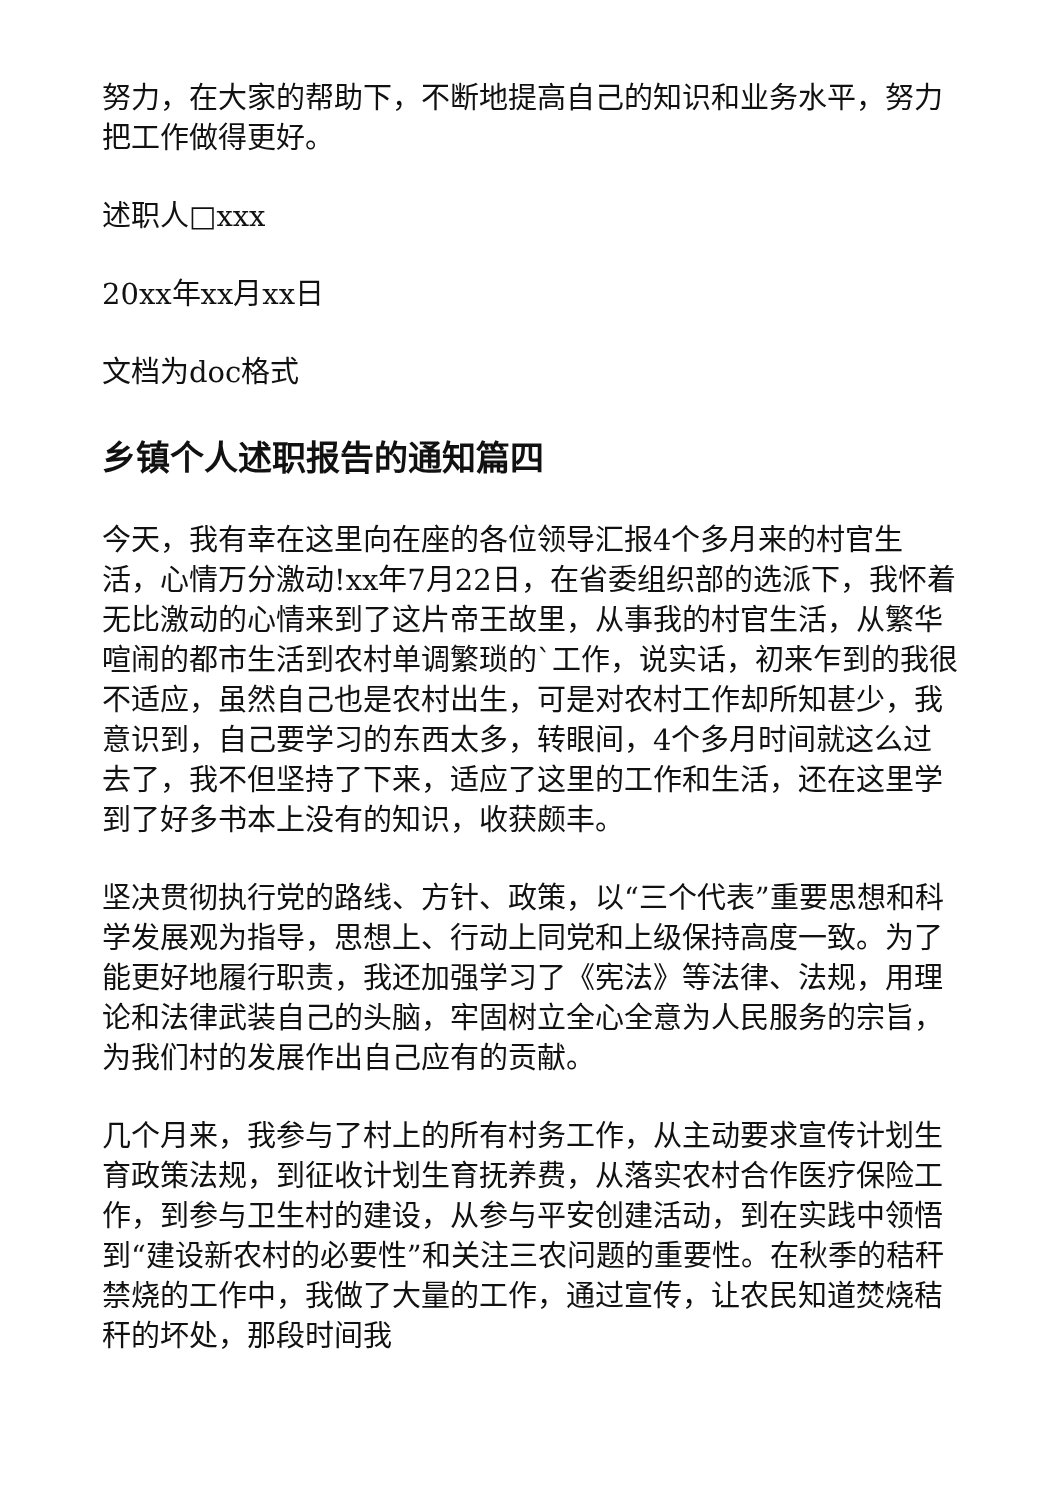努力，在大家的帮助下，不断地提高自己的知识和业务水平，努力把工作做得更好。
述职人□xxx
20xx年xx月xx日
文档为doc格式
乡镇个人述职报告的通知篇四
今天，我有幸在这里向在座的各位领导汇报4个多月来的村官生活，心情万分激动!xx年7月22日，在省委组织部的选派下，我怀着无比激动的心情来到了这片帝王故里，从事我的村官生活，从繁华喧闹的都市生活到农村单调繁琐的`工作，说实话，初来乍到的我很不适应，虽然自己也是农村出生，可是对农村工作却所知甚少，我意识到，自己要学习的东西太多，转眼间，4个多月时间就这么过去了，我不但坚持了下来，适应了这里的工作和生活，还在这里学到了好多书本上没有的知识，收获颇丰。
坚决贯彻执行党的路线、方针、政策，以“三个代表”重要思想和科学发展观为指导，思想上、行动上同党和上级保持高度一致。为了能更好地履行职责，我还加强学习了《宪法》等法律、法规，用理论和法律武装自己的头脑，牢固树立全心全意为人民服务的宗旨，为我们村的发展作出自己应有的贡献。
几个月来，我参与了村上的所有村务工作，从主动要求宣传计划生育政策法规，到征收计划生育抚养费，从落实农村合作医疗保险工作，到参与卫生村的建设，从参与平安创建活动，到在实践中领悟到“建设新农村的必要性”和关注三农问题的重要性。在秋季的秸秆禁烧的工作中，我做了大量的工作，通过宣传，让农民知道焚烧秸秆的坏处，那段时间我